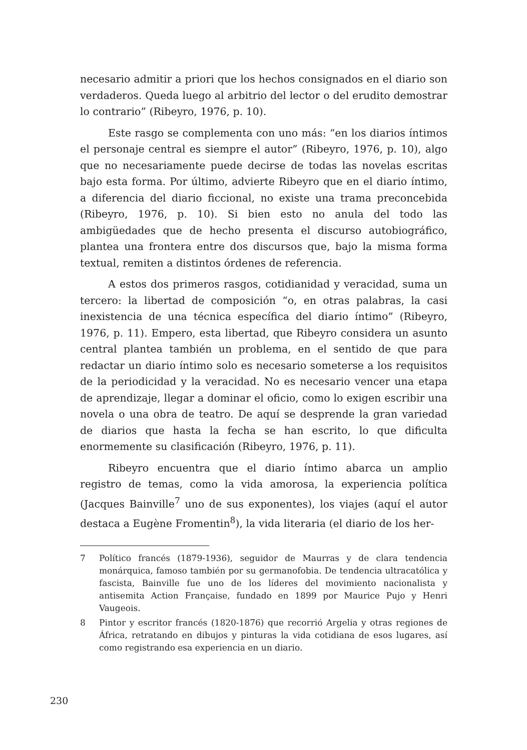necesario admitir a priori que los hechos consignados en el diario son verdaderos. Queda luego al arbitrio del lector o del erudito demostrar lo contrario” (Ribeyro, 1976, p. 10).
Este rasgo se complementa con uno más: “en los diarios íntimos el personaje central es siempre el autor” (Ribeyro, 1976, p. 10), algo que no necesariamente puede decirse de todas las novelas escritas bajo esta forma. Por último, advierte Ribeyro que en el diario íntimo, a diferencia del diario ficcional, no existe una trama preconcebida (Ribeyro, 1976, p. 10). Si bien esto no anula del todo las ambigüedades que de hecho presenta el discurso autobiográfico, plantea una frontera entre dos discursos que, bajo la misma forma textual, remiten a distintos órdenes de referencia.
A estos dos primeros rasgos, cotidianidad y veracidad, suma un tercero: la libertad de composición “o, en otras palabras, la casi inexistencia de una técnica específica del diario íntimo” (Ribeyro, 1976, p. 11). Empero, esta libertad, que Ribeyro considera un asunto central plantea también un problema, en el sentido de que para redactar un diario íntimo solo es necesario someterse a los requisitos de la periodicidad y la veracidad. No es necesario vencer una etapa de aprendizaje, llegar a dominar el oficio, como lo exigen escribir una novela o una obra de teatro. De aquí se desprende la gran variedad de diarios que hasta la fecha se han escrito, lo que dificulta enormemente su clasificación (Ribeyro, 1976, p. 11).
Ribeyro encuentra que el diario íntimo abarca un amplio registro de temas, como la vida amorosa, la experiencia política (Jacques Bainville<sup>7</sup> uno de sus exponentes), los viajes (aquí el autor destaca a Eugène Fromentin<sup>8</sup>), la vida literaria (el diario de los her-
7 Político francés (1879-1936), seguidor de Maurras y de clara tendencia monárquica, famoso también por su germanofobia. De tendencia ultracatólica y fascista, Bainville fue uno de los líderes del movimiento nacionalista y antisemita Action Française, fundado en 1899 por Maurice Pujo y Henri Vaugeois.
8 Pintor y escritor francés (1820-1876) que recorrió Argelia y otras regiones de África, retratando en dibujos y pinturas la vida cotidiana de esos lugares, así como registrando esa experiencia en un diario.
230